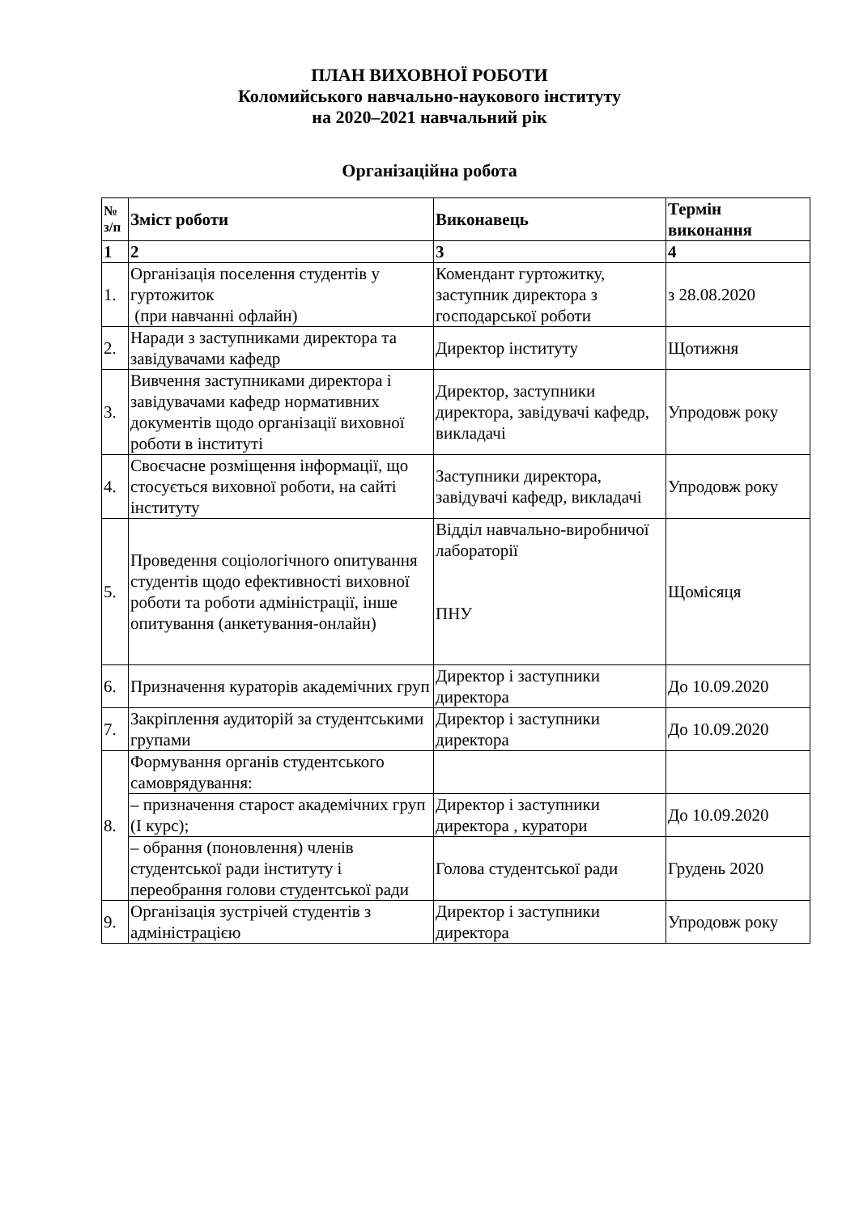ПЛАН ВИХОВНОЇ РОБОТИ
Коломийського навчально-наукового інституту
на 2020–2021 навчальний рік
Організаційна робота
| № з/п | Зміст роботи | Виконавець | Термін виконання |
| --- | --- | --- | --- |
| 1 | 2 | 3 | 4 |
| 1. | Організація поселення студентів у гуртожиток (при навчанні офлайн) | Комендант гуртожитку, заступник директора з господарської роботи | з 28.08.2020 |
| 2. | Наради з заступниками директора та завідувачами кафедр | Директор інституту | Щотижня |
| 3. | Вивчення заступниками директора і завідувачами кафедр нормативних документів щодо організації виховної роботи в інституті | Директор, заступники директора, завідувачі кафедр, викладачі | Упродовж року |
| 4. | Своєчасне розміщення інформації, що стосується виховної роботи, на сайті інституту | Заступники директора, завідувачі кафедр, викладачі | Упродовж року |
| 5. | Проведення соціологічного опитування студентів щодо ефективності виховної роботи та роботи адміністрації, інше опитування (анкетування-онлайн) | Відділ навчально-виробничої лабораторії ПНУ | Щомісяця |
| 6. | Призначення кураторів академічних груп | Директор і заступники директора | До 10.09.2020 |
| 7. | Закріплення аудиторій за студентськими групами | Директор і заступники директора | До 10.09.2020 |
| 8. | Формування органів студентського самоврядування: | | |
| | – призначення старост академічних груп (І курс); | Директор і заступники директора , куратори | До 10.09.2020 |
| | – обрання (поновлення) членів студентської ради інституту і переобрання голови студентської ради | Голова студентської ради | Грудень 2020 |
| 9. | Організація зустрічей студентів з адміністрацією | Директор і заступники директора | Упродовж року |